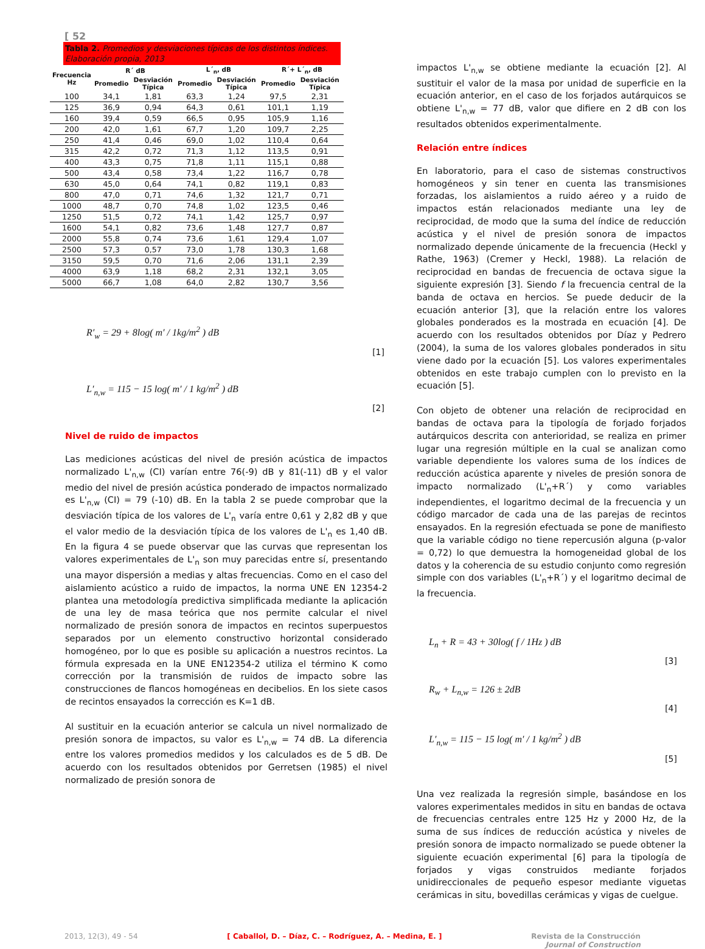[ 52
Tabla 2. Promedios y desviaciones típicas de los distintos índices. Elaboración propia, 2013
| Frecuencia Hz | R´ dB | | L´<sub>n</sub>, dB | | R´+ L´<sub>n</sub>, dB | |
| --- | --- | --- | --- | --- | --- | --- |
| | Promedio | Desviación Típica | Promedio | Desviación Típica | Promedio | Desviación Típica |
| 100 | 34,1 | 1,81 | 63,3 | 1,24 | 97,5 | 2,31 |
| 125 | 36,9 | 0,94 | 64,3 | 0,61 | 101,1 | 1,19 |
| 160 | 39,4 | 0,59 | 66,5 | 0,95 | 105,9 | 1,16 |
| 200 | 42,0 | 1,61 | 67,7 | 1,20 | 109,7 | 2,25 |
| 250 | 41,4 | 0,46 | 69,0 | 1,02 | 110,4 | 0,64 |
| 315 | 42,2 | 0,72 | 71,3 | 1,12 | 113,5 | 0,91 |
| 400 | 43,3 | 0,75 | 71,8 | 1,11 | 115,1 | 0,88 |
| 500 | 43,4 | 0,58 | 73,4 | 1,22 | 116,7 | 0,78 |
| 630 | 45,0 | 0,64 | 74,1 | 0,82 | 119,1 | 0,83 |
| 800 | 47,0 | 0,71 | 74,6 | 1,32 | 121,7 | 0,71 |
| 1000 | 48,7 | 0,70 | 74,8 | 1,02 | 123,5 | 0,46 |
| 1250 | 51,5 | 0,72 | 74,1 | 1,42 | 125,7 | 0,97 |
| 1600 | 54,1 | 0,82 | 73,6 | 1,48 | 127,7 | 0,87 |
| 2000 | 55,8 | 0,74 | 73,6 | 1,61 | 129,4 | 1,07 |
| 2500 | 57,3 | 0,57 | 73,0 | 1,78 | 130,3 | 1,68 |
| 3150 | 59,5 | 0,70 | 71,6 | 2,06 | 131,1 | 2,39 |
| 4000 | 63,9 | 1,18 | 68,2 | 2,31 | 132,1 | 3,05 |
| 5000 | 66,7 | 1,08 | 64,0 | 2,82 | 130,7 | 3,56 |
R′<sub>w</sub> = 29 + 8log( m′ / 1kg/m<sup>2</sup> ) dB
[1]
L′<sub>n,w</sub> = 115 − 15 log( m′ / 1 kg/m<sup>2</sup> ) dB
[2]
Nivel de ruido de impactos
Las mediciones acústicas del nivel de presión acústica de impactos normalizado L'<sub>n,w</sub> (CI) varían entre 76(-9) dB y 81(-11) dB y el valor medio del nivel de presión acústica ponderado de impactos normalizado es L'<sub>n,w</sub> (CI) = 79 (-10) dB. En la tabla 2 se puede comprobar que la desviación típica de los valores de L'<sub>n</sub> varía entre 0,61 y 2,82 dB y que el valor medio de la desviación típica de los valores de L'<sub>n</sub> es 1,40 dB. En la figura 4 se puede observar que las curvas que representan los valores experimentales de L'<sub>n</sub> son muy parecidas entre sí, presentando una mayor dispersión a medias y altas frecuencias. Como en el caso del aislamiento acústico a ruido de impactos, la norma UNE EN 12354-2 plantea una metodología predictiva simplificada mediante la aplicación de una ley de masa teórica que nos permite calcular el nivel normalizado de presión sonora de impactos en recintos superpuestos separados por un elemento constructivo horizontal considerado homogéneo, por lo que es posible su aplicación a nuestros recintos. La fórmula expresada en la UNE EN12354-2 utiliza el término K como corrección por la transmisión de ruidos de impacto sobre las construcciones de flancos homogéneas en decibelios. En los siete casos de recintos ensayados la corrección es K=1 dB.
Al sustituir en la ecuación anterior se calcula un nivel normalizado de presión sonora de impactos, su valor es L'<sub>n,w</sub> = 74 dB. La diferencia entre los valores promedios medidos y los calculados es de 5 dB. De acuerdo con los resultados obtenidos por Gerretsen (1985) el nivel normalizado de presión sonora de
impactos L'<sub>n,w</sub> se obtiene mediante la ecuación [2]. Al sustituir el valor de la masa por unidad de superficie en la ecuación anterior, en el caso de los forjados autárquicos se obtiene L'<sub>n,w</sub> = 77 dB, valor que difiere en 2 dB con los resultados obtenidos experimentalmente.
Relación entre índices
En laboratorio, para el caso de sistemas constructivos homogéneos y sin tener en cuenta las transmisiones forzadas, los aislamientos a ruido aéreo y a ruido de impactos están relacionados mediante una ley de reciprocidad, de modo que la suma del índice de reducción acústica y el nivel de presión sonora de impactos normalizado depende únicamente de la frecuencia (Heckl y Rathe, 1963) (Cremer y Heckl, 1988). La relación de reciprocidad en bandas de frecuencia de octava sigue la siguiente expresión [3]. Siendo f la frecuencia central de la banda de octava en hercios. Se puede deducir de la ecuación anterior [3], que la relación entre los valores globales ponderados es la mostrada en ecuación [4]. De acuerdo con los resultados obtenidos por Díaz y Pedrero (2004), la suma de los valores globales ponderados in situ viene dado por la ecuación [5]. Los valores experimentales obtenidos en este trabajo cumplen con lo previsto en la ecuación [5].
Con objeto de obtener una relación de reciprocidad en bandas de octava para la tipología de forjado forjados autárquicos descrita con anterioridad, se realiza en primer lugar una regresión múltiple en la cual se analizan como variable dependiente los valores suma de los índices de reducción acústica aparente y niveles de presión sonora de impacto normalizado (L'<sub>n</sub>+R´) y como variables independientes, el logaritmo decimal de la frecuencia y un código marcador de cada una de las parejas de recintos ensayados. En la regresión efectuada se pone de manifiesto que la variable código no tiene repercusión alguna (p-valor = 0,72) lo que demuestra la homogeneidad global de los datos y la coherencia de su estudio conjunto como regresión simple con dos variables (L'<sub>n</sub>+R´) y el logaritmo decimal de la frecuencia.
L<sub>n</sub> + R = 43 + 30log( f / 1Hz ) dB
[3]
R<sub>w</sub> + L<sub>n,w</sub> = 126 ± 2dB
[4]
L′<sub>n,w</sub> = 115 − 15 log( m′ / 1 kg/m<sup>2</sup> ) dB
[5]
Una vez realizada la regresión simple, basándose en los valores experimentales medidos in situ en bandas de octava de frecuencias centrales entre 125 Hz y 2000 Hz, de la suma de sus índices de reducción acústica y niveles de presión sonora de impacto normalizado se puede obtener la siguiente ecuación experimental [6] para la tipología de forjados y vigas construidos mediante forjados unidireccionales de pequeño espesor mediante viguetas cerámicas in situ, bovedillas cerámicas y vigas de cuelgue.
2013, 12(3), 49 - 54 [ Caballol, D. – Díaz, C. – Rodríguez, A. – Medina, E. ] Revista de la Construcción
Journal of Construction